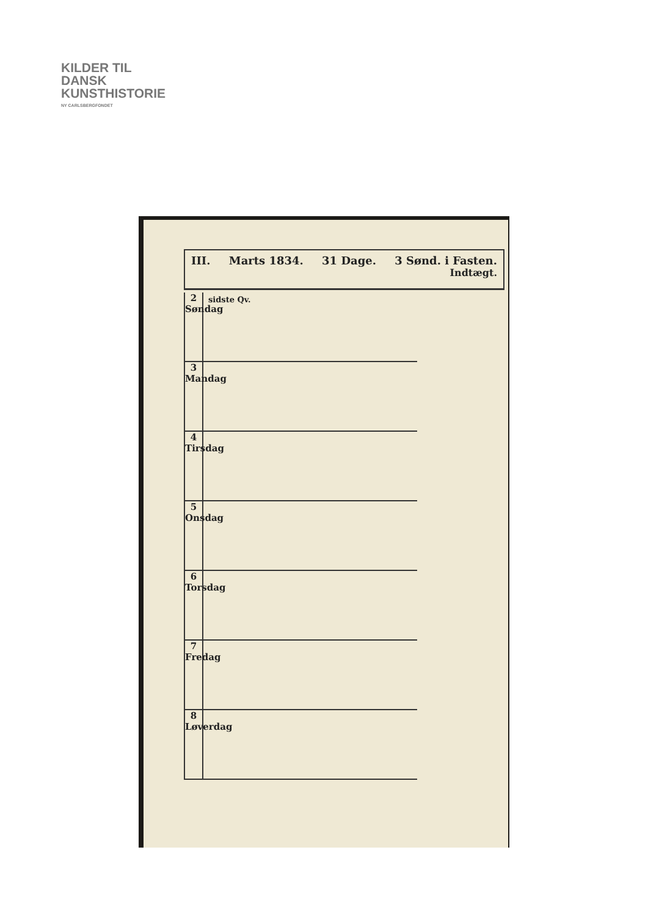KILDER TIL
DANSK
KUNSTHISTORIE
NY CARLSBERGFONDET
III. Marts 1834. 31 Dage. 3 Sønd. i Fasten.
Indtægt.
2 Søndag
sidste Qv.
3 Mandag
4 Tirsdag
5 Onsdag
6 Torsdag
7 Fredag
8 Løverdag